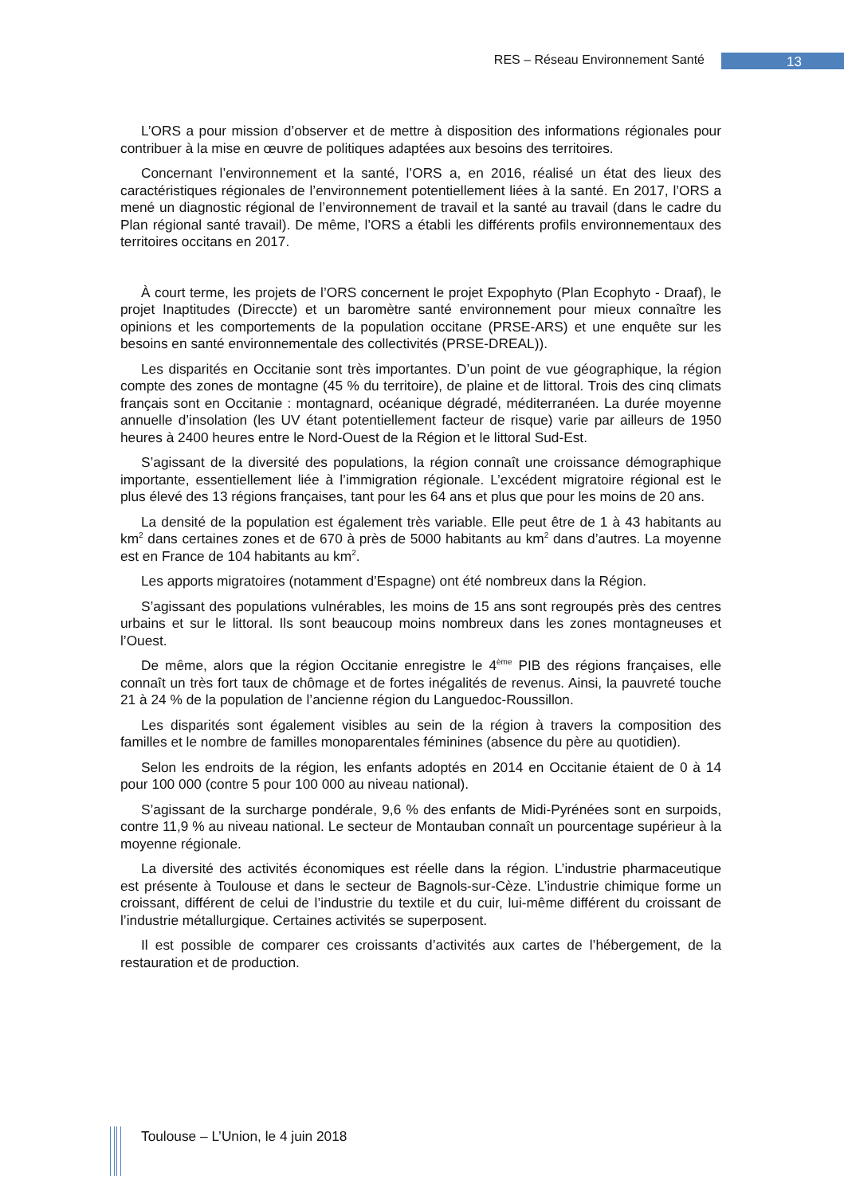RES – Réseau Environnement Santé
13
L’ORS a pour mission d’observer et de mettre à disposition des informations régionales pour contribuer à la mise en œuvre de politiques adaptées aux besoins des territoires.
Concernant l’environnement et la santé, l’ORS a, en 2016, réalisé un état des lieux des caractéristiques régionales de l’environnement potentiellement liées à la santé. En 2017, l’ORS a mené un diagnostic régional de l’environnement de travail et la santé au travail (dans le cadre du Plan régional santé travail). De même, l’ORS a établi les différents profils environnementaux des territoires occitans en 2017.
À court terme, les projets de l’ORS concernent le projet Expophyto (Plan Ecophyto - Draaf), le projet Inaptitudes (Direccte) et un baromètre santé environnement pour mieux connaître les opinions et les comportements de la population occitane (PRSE-ARS) et une enquête sur les besoins en santé environnementale des collectivités (PRSE-DREAL)).
Les disparités en Occitanie sont très importantes. D’un point de vue géographique, la région compte des zones de montagne (45 % du territoire), de plaine et de littoral. Trois des cinq climats français sont en Occitanie : montagnard, océanique dégradé, méditerranéen. La durée moyenne annuelle d’insolation (les UV étant potentiellement facteur de risque) varie par ailleurs de 1950 heures à 2400 heures entre le Nord-Ouest de la Région et le littoral Sud-Est.
S’agissant de la diversité des populations, la région connaît une croissance démographique importante, essentiellement liée à l’immigration régionale. L’excédent migratoire régional est le plus élevé des 13 régions françaises, tant pour les 64 ans et plus que pour les moins de 20 ans.
La densité de la population est également très variable. Elle peut être de 1 à 43 habitants au km<sup>2</sup> dans certaines zones et de 670 à près de 5000 habitants au km<sup>2</sup> dans d’autres. La moyenne est en France de 104 habitants au km<sup>2</sup>.
Les apports migratoires (notamment d’Espagne) ont été nombreux dans la Région.
S’agissant des populations vulnérables, les moins de 15 ans sont regroupés près des centres urbains et sur le littoral. Ils sont beaucoup moins nombreux dans les zones montagneuses et l’Ouest.
De même, alors que la région Occitanie enregistre le 4<sup>ème</sup> PIB des régions françaises, elle connaît un très fort taux de chômage et de fortes inégalités de revenus. Ainsi, la pauvreté touche 21 à 24 % de la population de l’ancienne région du Languedoc-Roussillon.
Les disparités sont également visibles au sein de la région à travers la composition des familles et le nombre de familles monoparentales féminines (absence du père au quotidien).
Selon les endroits de la région, les enfants adoptés en 2014 en Occitanie étaient de 0 à 14 pour 100 000 (contre 5 pour 100 000 au niveau national).
S’agissant de la surcharge pondérale, 9,6 % des enfants de Midi-Pyrénées sont en surpoids, contre 11,9 % au niveau national. Le secteur de Montauban connaît un pourcentage supérieur à la moyenne régionale.
La diversité des activités économiques est réelle dans la région. L’industrie pharmaceutique est présente à Toulouse et dans le secteur de Bagnols-sur-Cèze. L’industrie chimique forme un croissant, différent de celui de l’industrie du textile et du cuir, lui-même différent du croissant de l’industrie métallurgique. Certaines activités se superposent.
Il est possible de comparer ces croissants d’activités aux cartes de l’hébergement, de la restauration et de production.
Toulouse – L’Union, le 4 juin 2018